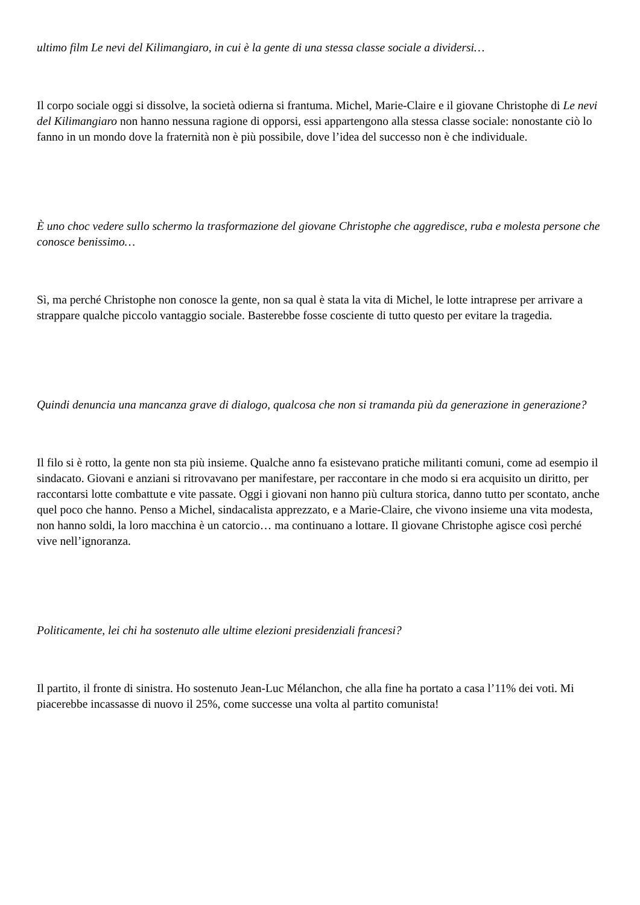ultimo film Le nevi del Kilimangiaro, in cui è la gente di una stessa classe sociale a dividersi…
Il corpo sociale oggi si dissolve, la società odierna si frantuma. Michel, Marie-Claire e il giovane Christophe di Le nevi del Kilimangiaro non hanno nessuna ragione di opporsi, essi appartengono alla stessa classe sociale: nonostante ciò lo fanno in un mondo dove la fraternità non è più possibile, dove l’idea del successo non è che individuale.
È uno choc vedere sullo schermo la trasformazione del giovane Christophe che aggredisce, ruba e molesta persone che conosce benissimo…
Sì, ma perché Christophe non conosce la gente, non sa qual è stata la vita di Michel, le lotte intraprese per arrivare a strappare qualche piccolo vantaggio sociale. Basterebbe fosse cosciente di tutto questo per evitare la tragedia.
Quindi denuncia una mancanza grave di dialogo, qualcosa che non si tramanda più da generazione in generazione?
Il filo si è rotto, la gente non sta più insieme. Qualche anno fa esistevano pratiche militanti comuni, come ad esempio il sindacato. Giovani e anziani si ritrovavano per manifestare, per raccontare in che modo si era acquisito un diritto, per raccontarsi lotte combattute e vite passate. Oggi i giovani non hanno più cultura storica, danno tutto per scontato, anche quel poco che hanno. Penso a Michel, sindacalista apprezzato, e a Marie-Claire, che vivono insieme una vita modesta, non hanno soldi, la loro macchina è un catorcio… ma continuano a lottare. Il giovane Christophe agisce così perché vive nell’ignoranza.
Politicamente, lei chi ha sostenuto alle ultime elezioni presidenziali francesi?
Il partito, il fronte di sinistra. Ho sostenuto Jean-Luc Mélanchon, che alla fine ha portato a casa l’11% dei voti. Mi piacerebbe incassasse di nuovo il 25%, come successe una volta al partito comunista!